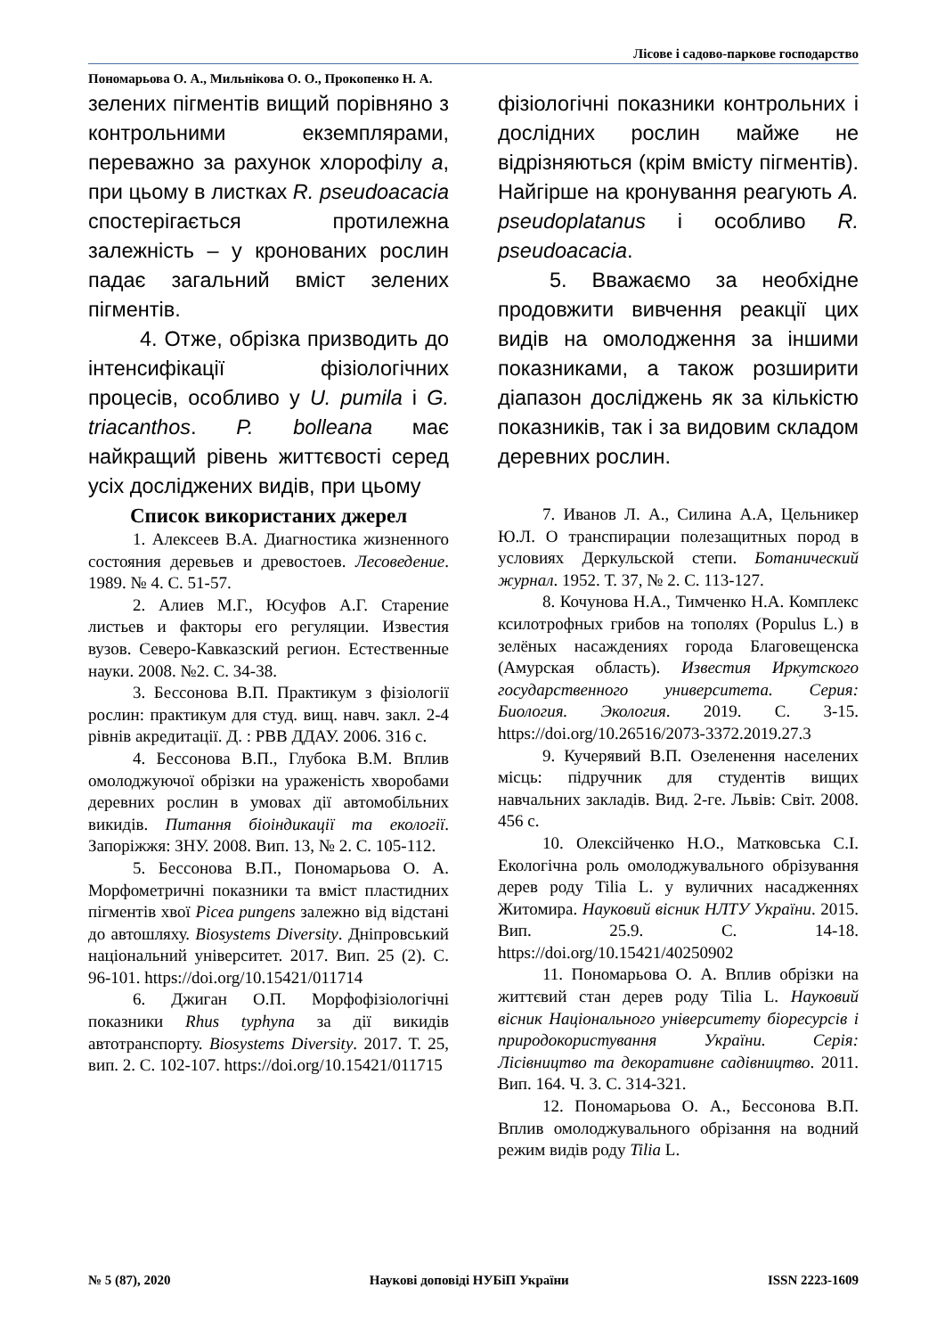Лісове і садово-паркове господарство
Пономарьова О. А., Мильнікова О. О., Прокопенко Н. А.
зелених пігментів вищий порівняно з контрольними екземплярами, переважно за рахунок хлорофілу a, при цьому в листках R. pseudoacacia спостерігається протилежна залежність – у кронованих рослин падає загальний вміст зелених пігментів.
4. Отже, обрізка призводить до інтенсифікації фізіологічних процесів, особливо у U. pumila і G. triacanthos. P. bolleana має найкращий рівень життєвості серед усіх досліджених видів, при цьому
фізіологічні показники контрольних і дослідних рослин майже не відрізняються (крім вмісту пігментів). Найгірше на кронування реагують A. pseudoplatanus і особливо R. pseudoacacia.
5. Вважаємо за необхідне продовжити вивчення реакції цих видів на омолодження за іншими показниками, а також розширити діапазон досліджень як за кількістю показників, так і за видовим складом деревних рослин.
Список використаних джерел
1. Алексеев В.А. Диагностика жизненного состояния деревьев и древостоев. Лесоведение. 1989. № 4. С. 51-57.
2. Алиев М.Г., Юсуфов А.Г. Старение листьев и факторы его регуляции. Известия вузов. Северо-Кавказский регион. Естественные науки. 2008. №2. С. 34-38.
3. Бессонова В.П. Практикум з фізіології рослин: практикум для студ. вищ. навч. закл. 2-4 рівнів акредитації. Д. : РВВ ДДАУ. 2006. 316 с.
4. Бессонова В.П., Глубока В.М. Вплив омолоджуючої обрізки на ураженість хворобами деревних рослин в умовах дії автомобільних викидів. Питання біоіндикації та екології. Запоріжжя: ЗНУ. 2008. Вип. 13, № 2. С. 105-112.
5. Бессонова В.П., Пономарьова О. А. Морфометричні показники та вміст пластидних пігментів хвої Picea pungens залежно від відстані до автошляху. Biosystems Diversity. Дніпровський національний університет. 2017. Вип. 25 (2). С. 96-101. https://doi.org/10.15421/011714
6. Джиган О.П. Морфофізіологічні показники Rhus typhyna за дії викидів автотранспорту. Biosystems Diversity. 2017. Т. 25, вип. 2. С. 102-107. https://doi.org/10.15421/011715
7. Иванов Л. А., Силина А.А, Цельникер Ю.Л. О транспирации полезащитных пород в условиях Деркульской степи. Ботанический журнал. 1952. Т. 37, № 2. С. 113-127.
8. Кочунова Н.А., Тимченко Н.А. Комплекс ксилотрофных грибов на тополях (Populus L.) в зелёных насаждениях города Благовещенска (Амурская область). Известия Иркутского государственного университета. Серия: Биология. Экология. 2019. С. 3-15. https://doi.org/10.26516/2073-3372.2019.27.3
9. Кучерявий В.П. Озеленення населених місць: підручник для студентів вищих навчальних закладів. Вид. 2-ге. Львів: Світ. 2008. 456 с.
10. Олексійченко Н.О., Матковська С.І. Екологічна роль омолоджувального обрізування дерев роду Tilia L. у вуличних насадженнях Житомира. Науковий вісник НЛТУ України. 2015. Вип. 25.9. С. 14-18. https://doi.org/10.15421/40250902
11. Пономарьова О. А. Вплив обрізки на життєвий стан дерев роду Tilia L. Науковий вісник Національного університету біоресурсів і природокористування України. Серія: Лісівництво та декоративне садівництво. 2011. Вип. 164. Ч. 3. С. 314-321.
12. Пономарьова О. А., Бессонова В.П. Вплив омолоджувального обрізання на водний режим видів роду Tilia L.
№ 5 (87), 2020 Наукові доповіді НУБіП України ISSN 2223-1609